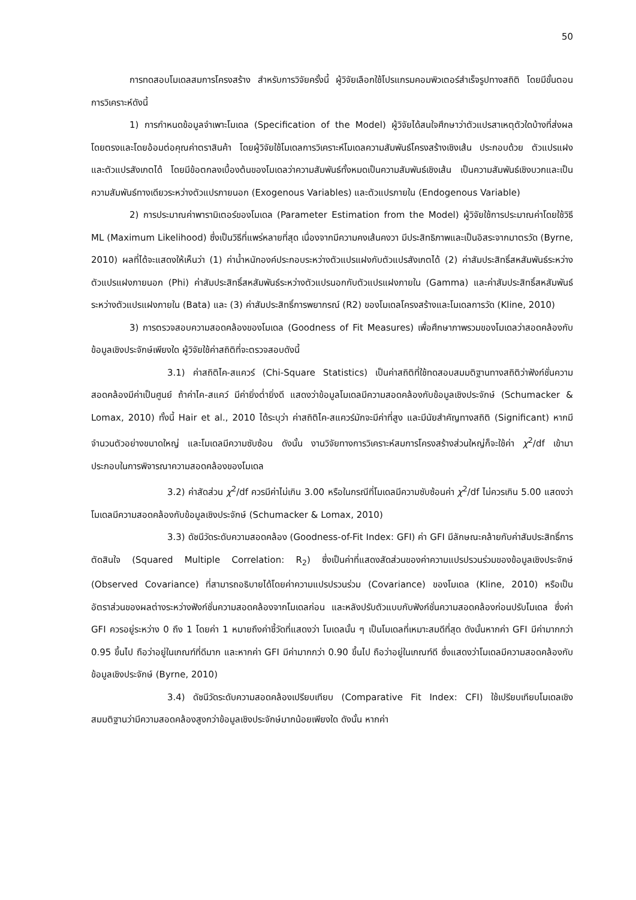50
การทดสอบโมเดลสมการโครงสร้าง สำหรับการวิจัยครั้งนี้ ผู้วิจัยเลือกใช้โปรแกรมคอมพิวเตอร์สำเร็จรูปทางสถิติ โดยมีขั้นตอนการวิเคราะห์ดังนี้
1) การกำหนดข้อมูลจำเพาะโมเดล (Specification of the Model) ผู้วิจัยได้สนใจศึกษาว่าตัวแปรสาเหตุตัวใดบ้างที่ส่งผลโดยตรงและโดยอ้อมต่อคุณค่าตราสินค้า โดยผู้วิจัยใช้โมเดลการวิเคราะห์โมเดลความสัมพันธ์โครงสร้างเชิงเส้น ประกอบด้วย ตัวแปรแฝง และตัวแปรสังเกตได้ โดยมีข้อตกลงเบื้องต้นของโมเดลว่าความสัมพันธ์ทั้งหมดเป็นความสัมพันธ์เชิงเส้น เป็นความสัมพันธ์เชิงบวกและเป็นความสัมพันธ์ทางเดียวระหว่างตัวแปรภายนอก (Exogenous Variables) และตัวแปรภายใน (Endogenous Variable)
2) การประมาณค่าพารามิเตอร์ของโมเดล (Parameter Estimation from the Model) ผู้วิจัยใช้การประมาณค่าโดยใช้วิธี ML (Maximum Likelihood) ซึ่งเป็นวิธีที่แพร่หลายที่สุด เนื่องจากมีความคงเส้นคงวา มีประสิทธิภาพและเป็นอิสระจากมาตรวัด (Byrne, 2010) ผลที่ได้จะแสดงให้เห็นว่า (1) ค่าน้ำหนักองค์ประกอบระหว่างตัวแปรแฝงกับตัวแปรสังเกตได้ (2) ค่าสัมประสิทธิ์สหสัมพันธ์ระหว่างตัวแปรแฝงภายนอก (Phi) ค่าสัมประสิทธิ์สหสัมพันธ์ระหว่างตัวแปรนอกกับตัวแปรแฝงภายใน (Gamma) และค่าสัมประสิทธิ์สหสัมพันธ์ระหว่างตัวแปรแฝงภายใน (Bata) และ (3) ค่าสัมประสิทธิ์การพยากรณ์ (R2) ของโมเดลโครงสร้างและโมเดลการวัด (Kline, 2010)
3) การตรวจสอบความสอดคล้องของโมเดล (Goodness of Fit Measures) เพื่อศึกษาภาพรวมของโมเดลว่าสอดคล้องกับข้อมูลเชิงประจักษ์เพียงใด ผู้วิจัยใช้ค่าสถิติที่จะตรวจสอบดังนี้
3.1) ค่าสถิติไค-สแควร์ (Chi-Square Statistics) เป็นค่าสถิติที่ใช้ทดสอบสมมติฐานทางสถิติว่าฟังก์ชั่นความสอดคล้องมีค่าเป็นศูนย์ ถ้าค่าไค-สแคว์ มีค่ายิ่งต่ำยิ่งดี แสดงว่าข้อมูลโมเดลมีความสอดคล้องกับข้อมูลเชิงประจักษ์ (Schumacker & Lomax, 2010) ทั้งนี้ Hair et al., 2010 ได้ระบุว่า ค่าสถิติไค-สแควร์มักจะมีค่าที่สูง และมีนัยสำคัญทางสถิติ (Significant) หากมีจำนวนตัวอย่างขนาดใหญ่ และโมเดลมีความซับซ้อน ดังนั้น งานวิจัยทางการวิเคราะห์สมการโครงสร้างส่วนใหญ่ก็จะใช้ค่า χ<sup>2</sup>/df เข้ามาประกอบในการพิจารณาความสอดคล้องของโมเดล
3.2) ค่าสัดส่วน χ<sup>2</sup>/df ควรมีค่าไม่เกิน 3.00 หรือในกรณีที่โมเดลมีความซับซ้อนค่า χ<sup>2</sup>/df ไม่ควรเกิน 5.00 แสดงว่า โมเดลมีความสอดคล้องกับข้อมูลเชิงประจักษ์ (Schumacker & Lomax, 2010)
3.3) ดัชนีวัดระดับความสอดคล้อง (Goodness-of-Fit Index: GFI) ค่า GFI มีลักษณะคล้ายกับค่าสัมประสิทธิ์การตัดสินใจ (Squared Multiple Correlation: R<sub>2</sub>) ซึ่งเป็นค่าที่แสดงสัดส่วนของค่าความแปรปรวนร่วมของข้อมูลเชิงประจักษ์ (Observed Covariance) ที่สามารถอธิบายได้โดยค่าความแปรปรวนร่วม (Covariance) ของโมเดล (Kline, 2010) หรือเป็นอัตราส่วนของผลต่างระหว่างฟังก์ชั่นความสอดคล้องจากโมเดลก่อน และหลังปรับตัวแบบกับฟังก์ชั่นความสอดคล้องก่อนปรับโมเดล ซึ่งค่า GFI ควรอยู่ระหว่าง 0 ถึง 1 โดยค่า 1 หมายถึงค่าชี้วัดที่แสดงว่า โมเดลนั้น ๆ เป็นโมเดลที่เหมาะสมดีที่สุด ดังนั้นหากค่า GFI มีค่ามากกว่า 0.95 ขึ้นไป ถือว่าอยู่ในเกณฑ์ที่ดีมาก และหากค่า GFI มีค่ามากกว่า 0.90 ขึ้นไป ถือว่าอยู่ในเกณฑ์ดี ซึ่งแสดงว่าโมเดลมีความสอดคล้องกับข้อมูลเชิงประจักษ์ (Byrne, 2010)
3.4) ดัชนีวัดระดับความสอดคล้องเปรียบเทียบ (Comparative Fit Index: CFI) ใช้เปรียบเทียบโมเดลเชิงสมมติฐานว่ามีความสอดคล้องสูงกว่าข้อมูลเชิงประจักษ์มากน้อยเพียงใด ดังนั้น หากค่า